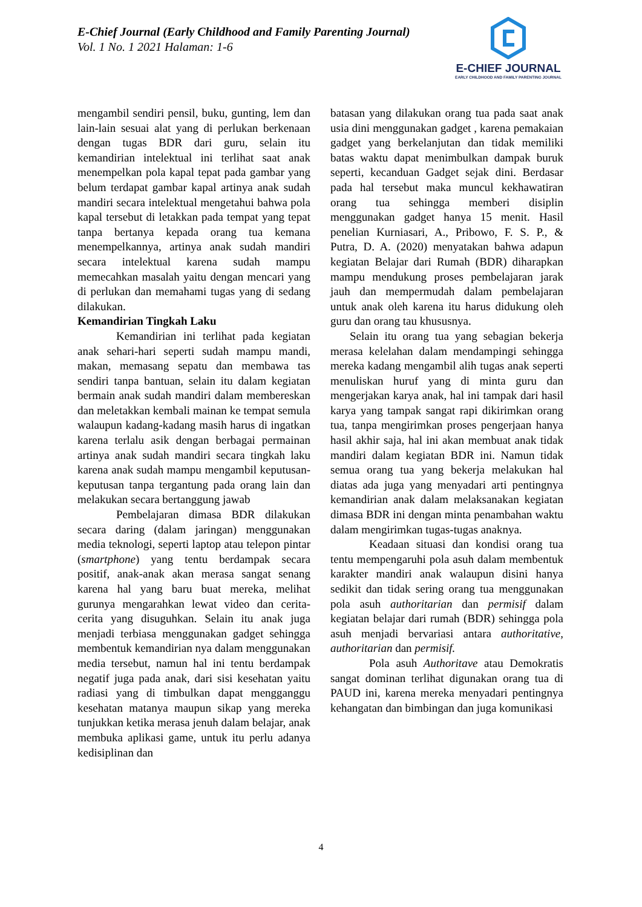E-Chief Journal (Early Childhood and Family Parenting Journal)
Vol. 1 No. 1 2021 Halaman: 1-6
E-CHIEF JOURNAL
EARLY CHILDHOOD AND FAMILY PARENTING JOURNAL
mengambil sendiri pensil, buku, gunting, lem dan lain-lain sesuai alat yang di perlukan berkenaan dengan tugas BDR dari guru, selain itu kemandirian intelektual ini terlihat saat anak menempelkan pola kapal tepat pada gambar yang belum terdapat gambar kapal artinya anak sudah mandiri secara intelektual mengetahui bahwa pola kapal tersebut di letakkan pada tempat yang tepat tanpa bertanya kepada orang tua kemana menempelkannya, artinya anak sudah mandiri secara intelektual karena sudah mampu memecahkan masalah yaitu dengan mencari yang di perlukan dan memahami tugas yang di sedang dilakukan.
Kemandirian Tingkah Laku
Kemandirian ini terlihat pada kegiatan anak sehari-hari seperti sudah mampu mandi, makan, memasang sepatu dan membawa tas sendiri tanpa bantuan, selain itu dalam kegiatan bermain anak sudah mandiri dalam membereskan dan meletakkan kembali mainan ke tempat semula walaupun kadang-kadang masih harus di ingatkan karena terlalu asik dengan berbagai permainan artinya anak sudah mandiri secara tingkah laku karena anak sudah mampu mengambil keputusan-keputusan tanpa tergantung pada orang lain dan melakukan secara bertanggung jawab
Pembelajaran dimasa BDR dilakukan secara daring (dalam jaringan) menggunakan media teknologi, seperti laptop atau telepon pintar (smartphone) yang tentu berdampak secara positif, anak-anak akan merasa sangat senang karena hal yang baru buat mereka, melihat gurunya mengarahkan lewat video dan cerita-cerita yang disuguhkan. Selain itu anak juga menjadi terbiasa menggunakan gadget sehingga membentuk kemandirian nya dalam menggunakan media tersebut, namun hal ini tentu berdampak negatif juga pada anak, dari sisi kesehatan yaitu radiasi yang di timbulkan dapat mengganggu kesehatan matanya maupun sikap yang mereka tunjukkan ketika merasa jenuh dalam belajar, anak membuka aplikasi game, untuk itu perlu adanya kedisiplinan dan
batasan yang dilakukan orang tua pada saat anak usia dini menggunakan gadget , karena pemakaian gadget yang berkelanjutan dan tidak memiliki batas waktu dapat menimbulkan dampak buruk seperti, kecanduan Gadget sejak dini. Berdasar pada hal tersebut maka muncul kekhawatiran orang tua sehingga memberi disiplin menggunakan gadget hanya 15 menit. Hasil penelian Kurniasari, A., Pribowo, F. S. P., & Putra, D. A. (2020) menyatakan bahwa adapun kegiatan Belajar dari Rumah (BDR) diharapkan mampu mendukung proses pembelajaran jarak jauh dan mempermudah dalam pembelajaran untuk anak oleh karena itu harus didukung oleh guru dan orang tau khususnya.
Selain itu orang tua yang sebagian bekerja merasa kelelahan dalam mendampingi sehingga mereka kadang mengambil alih tugas anak seperti menuliskan huruf yang di minta guru dan mengerjakan karya anak, hal ini tampak dari hasil karya yang tampak sangat rapi dikirimkan orang tua, tanpa mengirimkan proses pengerjaan hanya hasil akhir saja, hal ini akan membuat anak tidak mandiri dalam kegiatan BDR ini. Namun tidak semua orang tua yang bekerja melakukan hal diatas ada juga yang menyadari arti pentingnya kemandirian anak dalam melaksanakan kegiatan dimasa BDR ini dengan minta penambahan waktu dalam mengirimkan tugas-tugas anaknya.
Keadaan situasi dan kondisi orang tua tentu mempengaruhi pola asuh dalam membentuk karakter mandiri anak walaupun disini hanya sedikit dan tidak sering orang tua menggunakan pola asuh authoritarian dan permisif dalam kegiatan belajar dari rumah (BDR) sehingga pola asuh menjadi bervariasi antara authoritative, authoritarian dan permisif.
Pola asuh Authoritave atau Demokratis sangat dominan terlihat digunakan orang tua di PAUD ini, karena mereka menyadari pentingnya kehangatan dan bimbingan dan juga komunikasi
4